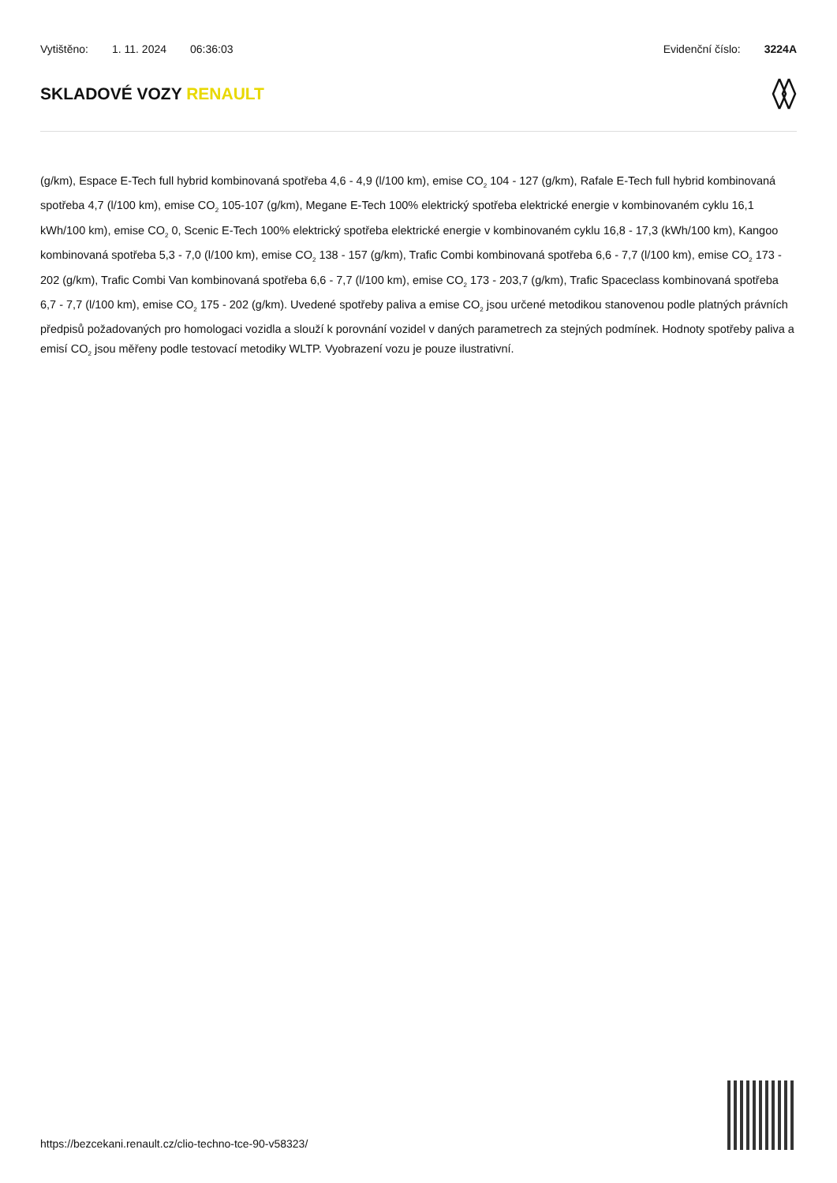Vytištěno: 1. 11. 2024 06:36:03
Evidenční číslo: 3224A
SKLADOVÉ VOZY RENAULT
(g/km), Espace E-Tech full hybrid kombinovaná spotřeba 4,6 - 4,9 (l/100 km), emise CO<sub>2</sub> 104 - 127 (g/km), Rafale E-Tech full hybrid kombinovaná spotřeba 4,7 (l/100 km), emise CO<sub>2</sub> 105-107 (g/km), Megane E-Tech 100% elektrický spotřeba elektrické energie v kombinovaném cyklu 16,1 kWh/100 km), emise CO<sub>2</sub> 0, Scenic E-Tech 100% elektrický spotřeba elektrické energie v kombinovaném cyklu 16,8 - 17,3 (kWh/100 km), Kangoo kombinovaná spotřeba 5,3 - 7,0 (l/100 km), emise CO<sub>2</sub> 138 - 157 (g/km), Trafic Combi kombinovaná spotřeba 6,6 - 7,7 (l/100 km), emise CO<sub>2</sub> 173 - 202 (g/km), Trafic Combi Van kombinovaná spotřeba 6,6 - 7,7 (l/100 km), emise CO<sub>2</sub> 173 - 203,7 (g/km), Trafic Spaceclass kombinovaná spotřeba 6,7 - 7,7 (l/100 km), emise CO<sub>2</sub> 175 - 202 (g/km). Uvedené spotřeby paliva a emise CO<sub>2</sub> jsou určené metodikou stanovenou podle platných právních předpisů požadovaných pro homologaci vozidla a slouží k porovnání vozidel v daných parametrech za stejných podmínek. Hodnoty spotřeby paliva a emisí CO<sub>2</sub> jsou měřeny podle testovací metodiky WLTP. Vyobrazení vozu je pouze ilustrativní.
https://bezcekani.renault.cz/clio-techno-tce-90-v58323/